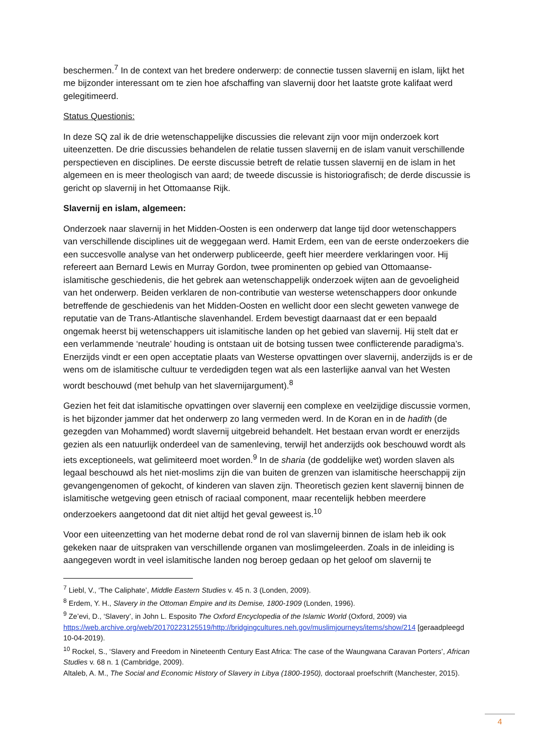beschermen.<sup>7</sup> In de context van het bredere onderwerp: de connectie tussen slavernij en islam, lijkt het me bijzonder interessant om te zien hoe afschaffing van slavernij door het laatste grote kalifaat werd gelegitimeerd.
Status Questionis:
In deze SQ zal ik de drie wetenschappelijke discussies die relevant zijn voor mijn onderzoek kort uiteenzetten. De drie discussies behandelen de relatie tussen slavernij en de islam vanuit verschillende perspectieven en disciplines. De eerste discussie betreft de relatie tussen slavernij en de islam in het algemeen en is meer theologisch van aard; de tweede discussie is historiografisch; de derde discussie is gericht op slavernij in het Ottomaanse Rijk.
Slavernij en islam, algemeen:
Onderzoek naar slavernij in het Midden-Oosten is een onderwerp dat lange tijd door wetenschappers van verschillende disciplines uit de weggegaan werd. Hamit Erdem, een van de eerste onderzoekers die een succesvolle analyse van het onderwerp publiceerde, geeft hier meerdere verklaringen voor. Hij refereert aan Bernard Lewis en Murray Gordon, twee prominenten op gebied van Ottomaanse-islamitische geschiedenis, die het gebrek aan wetenschappelijk onderzoek wijten aan de gevoeligheid van het onderwerp. Beiden verklaren de non-contributie van westerse wetenschappers door onkunde betreffende de geschiedenis van het Midden-Oosten en wellicht door een slecht geweten vanwege de reputatie van de Trans-Atlantische slavenhandel. Erdem bevestigt daarnaast dat er een bepaald ongemak heerst bij wetenschappers uit islamitische landen op het gebied van slavernij. Hij stelt dat er een verlammende ‘neutrale’ houding is ontstaan uit de botsing tussen twee conflicterende paradigma’s. Enerzijds vindt er een open acceptatie plaats van Westerse opvattingen over slavernij, anderzijds is er de wens om de islamitische cultuur te verdedigden tegen wat als een lasterlijke aanval van het Westen wordt beschouwd (met behulp van het slavernijargument).<sup>8</sup>
Gezien het feit dat islamitische opvattingen over slavernij een complexe en veelzijdige discussie vormen, is het bijzonder jammer dat het onderwerp zo lang vermeden werd. In de Koran en in de hadith (de gezegden van Mohammed) wordt slavernij uitgebreid behandelt. Het bestaan ervan wordt er enerzijds gezien als een natuurlijk onderdeel van de samenleving, terwijl het anderzijds ook beschouwd wordt als iets exceptioneels, wat gelimiteerd moet worden.<sup>9</sup> In de sharia (de goddelijke wet) worden slaven als legaal beschouwd als het niet-moslims zijn die van buiten de grenzen van islamitische heerschappij zijn gevangengenomen of gekocht, of kinderen van slaven zijn. Theoretisch gezien kent slavernij binnen de islamitische wetgeving geen etnisch of raciaal component, maar recentelijk hebben meerdere onderzoekers aangetoond dat dit niet altijd het geval geweest is.<sup>10</sup>
Voor een uiteenzetting van het moderne debat rond de rol van slavernij binnen de islam heb ik ook gekeken naar de uitspraken van verschillende organen van moslimgeleerden. Zoals in de inleiding is aangegeven wordt in veel islamitische landen nog beroep gedaan op het geloof om slavernij te
<sup>7</sup> Liebl, V., ‘The Caliphate’, Middle Eastern Studies v. 45 n. 3 (Londen, 2009).
<sup>8</sup> Erdem, Y. H., Slavery in the Ottoman Empire and its Demise, 1800-1909 (Londen, 1996).
<sup>9</sup> Ze’evi, D., ‘Slavery’, in John L. Esposito The Oxford Encyclopedia of the Islamic World (Oxford, 2009) via https://web.archive.org/web/20170223125519/http://bridgingcultures.neh.gov/muslimjourneys/items/show/214 [geraadpleegd 10-04-2019).
<sup>10</sup> Rockel, S., ‘Slavery and Freedom in Nineteenth Century East Africa: The case of the Waungwana Caravan Porters’, African Studies v. 68 n. 1 (Cambridge, 2009).
Altaleb, A. M., The Social and Economic History of Slavery in Libya (1800-1950), doctoraal proefschrift (Manchester, 2015).
4